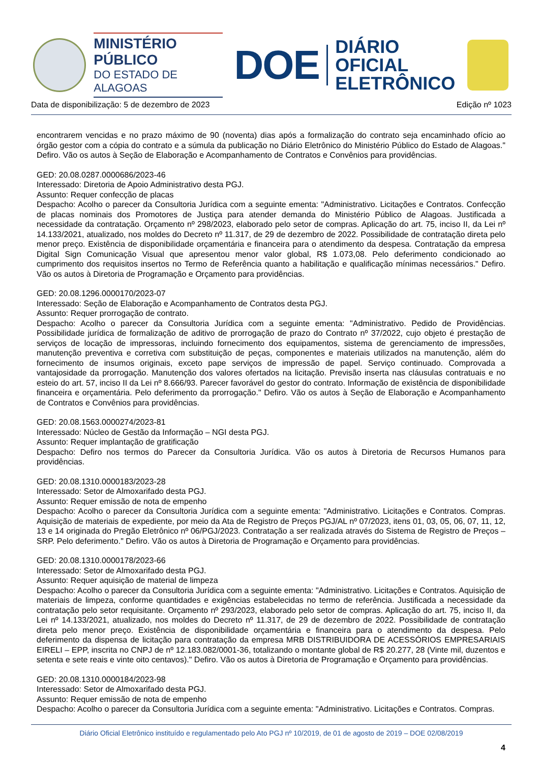MINISTÉRIO PÚBLICO
DO ESTADO DE ALAGOAS
DOE
DIÁRIO OFICIAL
ELETRÔNICO
Data de disponibilização: 5 de dezembro de 2023 Edição nº 1023
encontrarem vencidas e no prazo máximo de 90 (noventa) dias após a formalização do contrato seja encaminhado ofício ao órgão gestor com a cópia do contrato e a súmula da publicação no Diário Eletrônico do Ministério Público do Estado de Alagoas." Defiro. Vão os autos à Seção de Elaboração e Acompanhamento de Contratos e Convênios para providências.
GED: 20.08.0287.0000686/2023-46
Interessado: Diretoria de Apoio Administrativo desta PGJ.
Assunto: Requer confecção de placas
Despacho: Acolho o parecer da Consultoria Jurídica com a seguinte ementa: "Administrativo. Licitações e Contratos. Confecção de placas nominais dos Promotores de Justiça para atender demanda do Ministério Público de Alagoas. Justificada a necessidade da contratação. Orçamento nº 298/2023, elaborado pelo setor de compras. Aplicação do art. 75, inciso II, da Lei nº 14.133/2021, atualizado, nos moldes do Decreto nº 11.317, de 29 de dezembro de 2022. Possibilidade de contratação direta pelo menor preço. Existência de disponibilidade orçamentária e financeira para o atendimento da despesa. Contratação da empresa Digital Sign Comunicação Visual que apresentou menor valor global, R$ 1.073,08. Pelo deferimento condicionado ao cumprimento dos requisitos insertos no Termo de Referência quanto a habilitação e qualificação mínimas necessários." Defiro. Vão os autos à Diretoria de Programação e Orçamento para providências.
GED: 20.08.1296.0000170/2023-07
Interessado: Seção de Elaboração e Acompanhamento de Contratos desta PGJ.
Assunto: Requer prorrogação de contrato.
Despacho: Acolho o parecer da Consultoria Jurídica com a seguinte ementa: "Administrativo. Pedido de Providências. Possibilidade jurídica de formalização de aditivo de prorrogação de prazo do Contrato nº 37/2022, cujo objeto é prestação de serviços de locação de impressoras, incluindo fornecimento dos equipamentos, sistema de gerenciamento de impressões, manutenção preventiva e corretiva com substituição de peças, componentes e materiais utilizados na manutenção, além do fornecimento de insumos originais, exceto pape serviços de impressão de papel. Serviço continuado. Comprovada a vantajosidade da prorrogação. Manutenção dos valores ofertados na licitação. Previsão inserta nas cláusulas contratuais e no esteio do art. 57, inciso II da Lei nº 8.666/93. Parecer favorável do gestor do contrato. Informação de existência de disponibilidade financeira e orçamentária. Pelo deferimento da prorrogação." Defiro. Vão os autos à Seção de Elaboração e Acompanhamento de Contratos e Convênios para providências.
GED: 20.08.1563.0000274/2023-81
Interessado: Núcleo de Gestão da Informação – NGI desta PGJ.
Assunto: Requer implantação de gratificação
Despacho: Defiro nos termos do Parecer da Consultoria Jurídica. Vão os autos à Diretoria de Recursos Humanos para providências.
GED: 20.08.1310.0000183/2023-28
Interessado: Setor de Almoxarifado desta PGJ.
Assunto: Requer emissão de nota de empenho
Despacho: Acolho o parecer da Consultoria Jurídica com a seguinte ementa: "Administrativo. Licitações e Contratos. Compras. Aquisição de materiais de expediente, por meio da Ata de Registro de Preços PGJ/AL nº 07/2023, itens 01, 03, 05, 06, 07, 11, 12, 13 e 14 originada do Pregão Eletrônico nº 06/PGJ/2023. Contratação a ser realizada através do Sistema de Registro de Preços – SRP. Pelo deferimento." Defiro. Vão os autos à Diretoria de Programação e Orçamento para providências.
GED: 20.08.1310.0000178/2023-66
Interessado: Setor de Almoxarifado desta PGJ.
Assunto: Requer aquisição de material de limpeza
Despacho: Acolho o parecer da Consultoria Jurídica com a seguinte ementa: "Administrativo. Licitações e Contratos. Aquisição de materiais de limpeza, conforme quantidades e exigências estabelecidas no termo de referência. Justificada a necessidade da contratação pelo setor requisitante. Orçamento nº 293/2023, elaborado pelo setor de compras. Aplicação do art. 75, inciso II, da Lei nº 14.133/2021, atualizado, nos moldes do Decreto nº 11.317, de 29 de dezembro de 2022. Possibilidade de contratação direta pelo menor preço. Existência de disponibilidade orçamentária e financeira para o atendimento da despesa. Pelo deferimento da dispensa de licitação para contratação da empresa MRB DISTRIBUIDORA DE ACESSÓRIOS EMPRESARIAIS EIRELI – EPP, inscrita no CNPJ de nº 12.183.082/0001-36, totalizando o montante global de R$ 20.277, 28 (Vinte mil, duzentos e setenta e sete reais e vinte oito centavos)." Defiro. Vão os autos à Diretoria de Programação e Orçamento para providências.
GED: 20.08.1310.0000184/2023-98
Interessado: Setor de Almoxarifado desta PGJ.
Assunto: Requer emissão de nota de empenho
Despacho: Acolho o parecer da Consultoria Jurídica com a seguinte ementa: "Administrativo. Licitações e Contratos. Compras.
Diário Oficial Eletrônico instituído e regulamentado pelo Ato PGJ nº 10/2019, de 01 de agosto de 2019 – DOE 02/08/2019
4